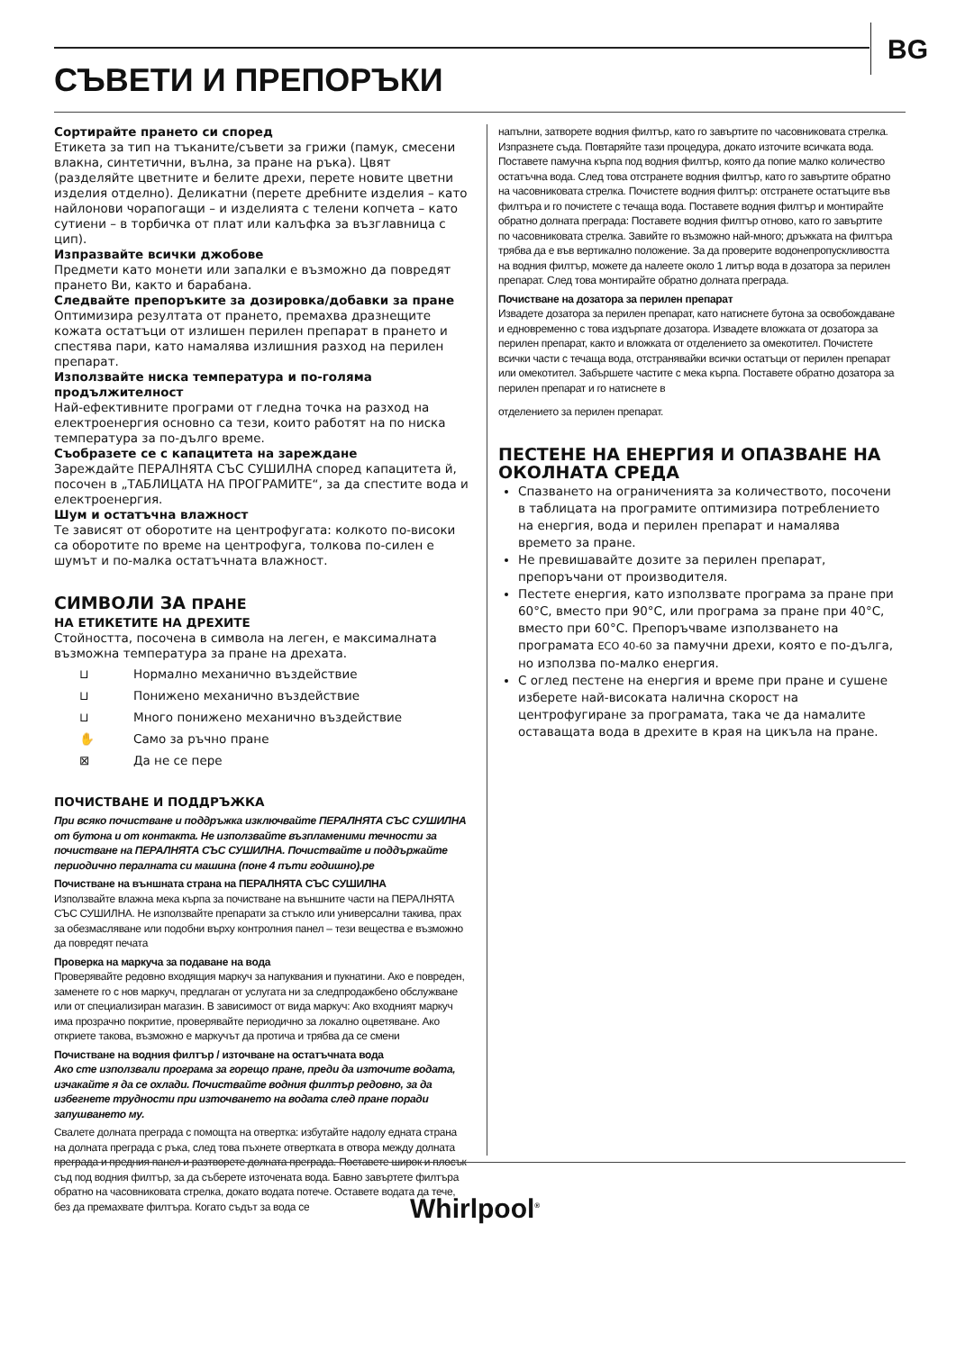BG
СЪВЕТИ И ПРЕПОРЪКИ
Сортирайте прането си според
Етикета за тип на тъканите/съвети за грижи (памук, смесени влакна, синтетични, вълна, за пране на ръка). Цвят (разделяйте цветните и белите дрехи, перете новите цветни изделия отделно). Деликатни (перете дребните изделия – като найлонови чорапогащи – и изделията с телени копчета – като сутиени – в торбичка от плат или калъфка за възглавница с цип).
Изпразвайте всички джобове
Предмети като монети или запалки е възможно да повредят прането Ви, както и барабана.
Следвайте препоръките за дозировка/добавки за пране
Оптимизира резултата от прането, премахва дразнещите кожата остатъци от излишен перилен препарат в прането и спестява пари, като намалява излишния разход на перилен препарат.
Използвайте ниска температура и по-голяма продължителност
Най-ефективните програми от гледна точка на разход на електроенергия основно са тези, които работят на по ниска температура за по-дълго време.
Съобразете се с капацитета на зареждане
Зареждайте ПЕРАЛНЯТА СЪС СУШИЛНА според капацитета й, посочен в „ТАБЛИЦАТА НА ПРОГРАМИТЕ“, за да спестите вода и електроенергия.
Шум и остатъчна влажност
Те зависят от оборотите на центрофугата: колкото по-високи са оборотите по време на центрофуга, толкова по-силен е шумът и по-малка остатъчната влажност.
СИМВОЛИ ЗА ПРАНЕ
НА ЕТИКЕТИТЕ НА ДРЕХИТЕ
Стойността, посочена в символа на леген, е максималната възможна температура за пране на дрехата.
⊔ Нормално механично въздействие
⊔ Понижено механично въздействие
⊔ Много понижено механично въздействие
✋ Само за ръчно пране
⊠ Да не се пере
ПОЧИСТВАНЕ И ПОДДРЪЖКА
При всяко почистване и поддръжка изключвайте ПЕРАЛНЯТА СЪС СУШИЛНА от бутона и от контакта. Не използвайте възпламеними течности за почистване на ПЕРАЛНЯТА СЪС СУШИЛНА. Почиствайте и поддържайте периодично пералната си машина (поне 4 пъти годишно).ре
Почистване на външната страна на ПЕРАЛНЯТА СЪС СУШИЛНА
Използвайте влажна мека кърпа за почистване на външните части на ПЕРАЛНЯТА СЪС СУШИЛНА. Не използвайте препарати за стъкло или универсални такива, прах за обезмасляване или подобни върху контролния панел – тези вещества е възможно да повредят печата
Проверка на маркуча за подаване на вода
Проверявайте редовно входящия маркуч за напуквания и пукнатини. Ако е повреден, заменете го с нов маркуч, предлаган от услугата ни за следпродажбено обслужване или от специализиран магазин. В зависимост от вида маркуч: Ако входният маркуч има прозрачно покритие, проверявайте периодично за локално оцветяване. Ако откриете такова, възможно е маркучът да протича и трябва да се смени
Почистване на водния филтър / източване на остатъчната вода
Ако сте използвали програма за горещо пране, преди да източите водата, изчакайте я да се охлади. Почиствайте водния филтър редовно, за да избегнете трудности при източването на водата след пране поради запушването му.
Свалете долната преграда с помощта на отвертка: избутайте надолу едната страна на долната преграда с ръка, след това пъхнете отвертката в отвора между долната преграда и предния панел и разтворете долната преграда. Поставете широк и плосък съд под водния филтър, за да съберете източената вода. Бавно завъртете филтъра обратно на часовниковата стрелка, докато водата потече. Оставете водата да тече, без да премахвате филтъра. Когато съдът за вода се
напълни, затворете водния филтър, като го завъртите по часовниковата стрелка. Изпразнете съда. Повтаряйте тази процедура, докато източите всичката вода. Поставете памучна кърпа под водния филтър, която да попие малко количество остатъчна вода. След това отстранете водния филтър, като го завъртите обратно на часовниковата стрелка. Почистете водния филтър: отстранете остатъците във филтъра и го почистете с течаща вода. Поставете водния филтър и монтирайте обратно долната преграда: Поставете водния филтър отново, като го завъртите по часовниковата стрелка. Завийте го възможно най-много; дръжката на филтъра трябва да е във вертикално положение. За да проверите водонепропускливостта на водния филтър, можете да налеете около 1 литър вода в дозатора за перилен препарат. След това монтирайте обратно долната преграда.
Почистване на дозатора за перилен препарат
Извадете дозатора за перилен препарат, като натиснете бутона за освобождаване и едновременно с това издърпате дозатора. Извадете вложката от дозатора за перилен препарат, както и вложката от отделението за омекотител. Почистете всички части с течаща вода, отстранявайки всички остатъци от перилен препарат или омекотител. Забършете частите с мека кърпа. Поставете обратно дозатора за перилен препарат и го натиснете в
отделението за перилен препарат.
ПЕСТЕНЕ НА ЕНЕРГИЯ И ОПАЗВАНЕ НА ОКОЛНАТА СРЕДА
Спазването на ограниченията за количеството, посочени в таблицата на програмите оптимизира потреблението на енергия, вода и перилен препарат и намалява времето за пране.
Не превишавайте дозите за перилен препарат, препоръчани от производителя.
Пестете енергия, като използвате програма за пране при 60°C, вместо при 90°C, или програма за пране при 40°C, вместо при 60°C. Препоръчваме използването на програмата ECO 40-60 за памучни дрехи, която е по-дълга, но използва по-малко енергия.
С оглед пестене на енергия и време при пране и сушене изберете най-високата налична скорост на центрофугиране за програмата, така че да намалите оставащата вода в дрехите в края на цикъла на пране.
Whirlpool<sup>®</sup>